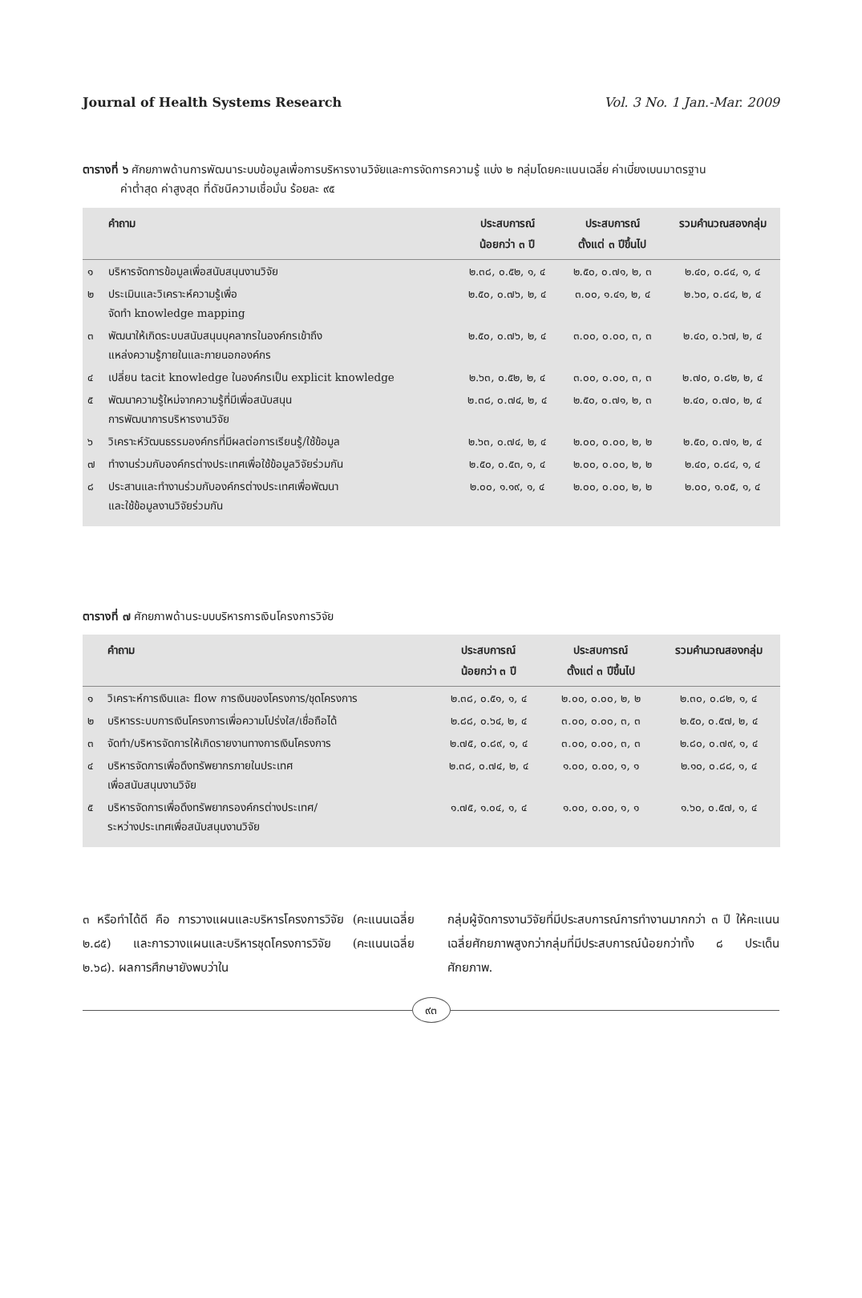Journal of Health Systems Research Vol. 3 No. 1 Jan.-Mar. 2009
ตารางที่ ๖ ศักยภาพด้านการพัฒนาระบบข้อมูลเพื่อการบริหารงานวิจัยและการจัดการความรู้ แบ่ง ๒ กลุ่มโดยคะแนนเฉลี่ย ค่าเบี่ยงเบนมาตรฐาน
ค่าต่ำสุด ค่าสูงสุด ที่ดัชนีความเชื่อมั่น ร้อยละ ๙๕
| | คำถาม | ประสบการณ์ น้อยกว่า ๓ ปี | ประสบการณ์ ตั้งแต่ ๓ ปีขึ้นไป | รวมคำนวณสองกลุ่ม |
| --- | --- | --- | --- | --- |
| ๑ | บริหารจัดการข้อมูลเพื่อสนับสนุนงานวิจัย | ๒.๓๘, ๐.๕๒, ๑, ๔ | ๒.๕๐, ๐.๗๑, ๒, ๓ | ๒.๔๐, ๐.๘๔, ๑, ๔ |
| ๒ | ประเมินและวิเคราะห์ความรู้เพื่อ จัดทำ knowledge mapping | ๒.๕๐, ๐.๗๖, ๒, ๔ | ๓.๐๐, ๑.๔๑, ๒, ๔ | ๒.๖๐, ๐.๘๔, ๒, ๔ |
| ๓ | พัฒนาให้เกิดระบบสนับสนุนบุคลากรในองค์กรเข้าถึง แหล่งความรู้ภายในและภายนอกองค์กร | ๒.๕๐, ๐.๗๖, ๒, ๔ | ๓.๐๐, ๐.๐๐, ๓, ๓ | ๒.๔๐, ๐.๖๗, ๒, ๔ |
| ๔ | เปลี่ยน tacit knowledge ในองค์กรเป็น explicit knowledge | ๒.๖๓, ๐.๕๒, ๒, ๔ | ๓.๐๐, ๐.๐๐, ๓, ๓ | ๒.๗๐, ๐.๘๒, ๒, ๔ |
| ๕ | พัฒนาความรู้ใหม่จากความรู้ที่มีเพื่อสนับสนุน การพัฒนาการบริหารงานวิจัย | ๒.๓๘, ๐.๗๔, ๒, ๔ | ๒.๕๐, ๐.๗๑, ๒, ๓ | ๒.๔๐, ๐.๗๐, ๒, ๔ |
| ๖ | วิเคราะห์วัฒนธรรมองค์กรที่มีผลต่อการเรียนรู้/ใช้ข้อมูล | ๒.๖๓, ๐.๗๔, ๒, ๔ | ๒.๐๐, ๐.๐๐, ๒, ๒ | ๒.๕๐, ๐.๗๑, ๒, ๔ |
| ๗ | ทำงานร่วมกับองค์กรต่างประเทศเพื่อใช้ข้อมูลวิจัยร่วมกัน | ๒.๕๐, ๐.๕๓, ๑, ๔ | ๒.๐๐, ๐.๐๐, ๒, ๒ | ๒.๔๐, ๐.๘๔, ๑, ๔ |
| ๘ | ประสานและทำงานร่วมกับองค์กรต่างประเทศเพื่อพัฒนา และใช้ข้อมูลงานวิจัยร่วมกัน | ๒.๐๐, ๑.๑๙, ๑, ๔ | ๒.๐๐, ๐.๐๐, ๒, ๒ | ๒.๐๐, ๑.๐๕, ๑, ๔ |
ตารางที่ ๗ ศักยภาพด้านระบบบริหารการเงินโครงการวิจัย
| | คำถาม | ประสบการณ์ น้อยกว่า ๓ ปี | ประสบการณ์ ตั้งแต่ ๓ ปีขึ้นไป | รวมคำนวณสองกลุ่ม |
| --- | --- | --- | --- | --- |
| ๑ | วิเคราะห์การเงินและ flow การเงินของโครงการ/ชุดโครงการ | ๒.๓๘, ๐.๕๑, ๑, ๔ | ๒.๐๐, ๐.๐๐, ๒, ๒ | ๒.๓๐, ๐.๘๒, ๑, ๔ |
| ๒ | บริหารระบบการเงินโครงการเพื่อความโปร่งใส/เชื่อถือได้ | ๒.๘๘, ๐.๖๔, ๒, ๔ | ๓.๐๐, ๐.๐๐, ๓, ๓ | ๒.๕๐, ๐.๕๗, ๒, ๔ |
| ๓ | จัดทำ/บริหารจัดการให้เกิดรายงานทางการเงินโครงการ | ๒.๗๕, ๐.๘๙, ๑, ๔ | ๓.๐๐, ๐.๐๐, ๓, ๓ | ๒.๘๐, ๐.๗๙, ๑, ๔ |
| ๔ | บริหารจัดการเพื่อดึงทรัพยากรภายในประเทศ เพื่อสนับสนุนงานวิจัย | ๒.๓๘, ๐.๗๔, ๒, ๔ | ๑.๐๐, ๐.๐๐, ๑, ๑ | ๒.๑๐, ๐.๘๘, ๑, ๔ |
| ๕ | บริหารจัดการเพื่อดึงทรัพยากรองค์กรต่างประเทศ/ ระหว่างประเทศเพื่อสนับสนุนงานวิจัย | ๑.๗๕, ๑.๐๔, ๑, ๔ | ๑.๐๐, ๐.๐๐, ๑, ๑ | ๑.๖๐, ๐.๕๗, ๑, ๔ |
๓ หรือทำได้ดี คือ การวางแผนและบริหารโครงการวิจัย (คะแนนเฉลี่ย ๒.๘๕) และการวางแผนและบริหารชุดโครงการวิจัย (คะแนนเฉลี่ย ๒.๖๘). ผลการศึกษายังพบว่าใน
กลุ่มผู้จัดการงานวิจัยที่มีประสบการณ์การทำงานมากกว่า ๓ ปี ให้คะแนนเฉลี่ยศักยภาพสูงกว่ากลุ่มที่มีประสบการณ์น้อยกว่าทั้ง ๘ ประเด็นศักยภาพ.
๙๓